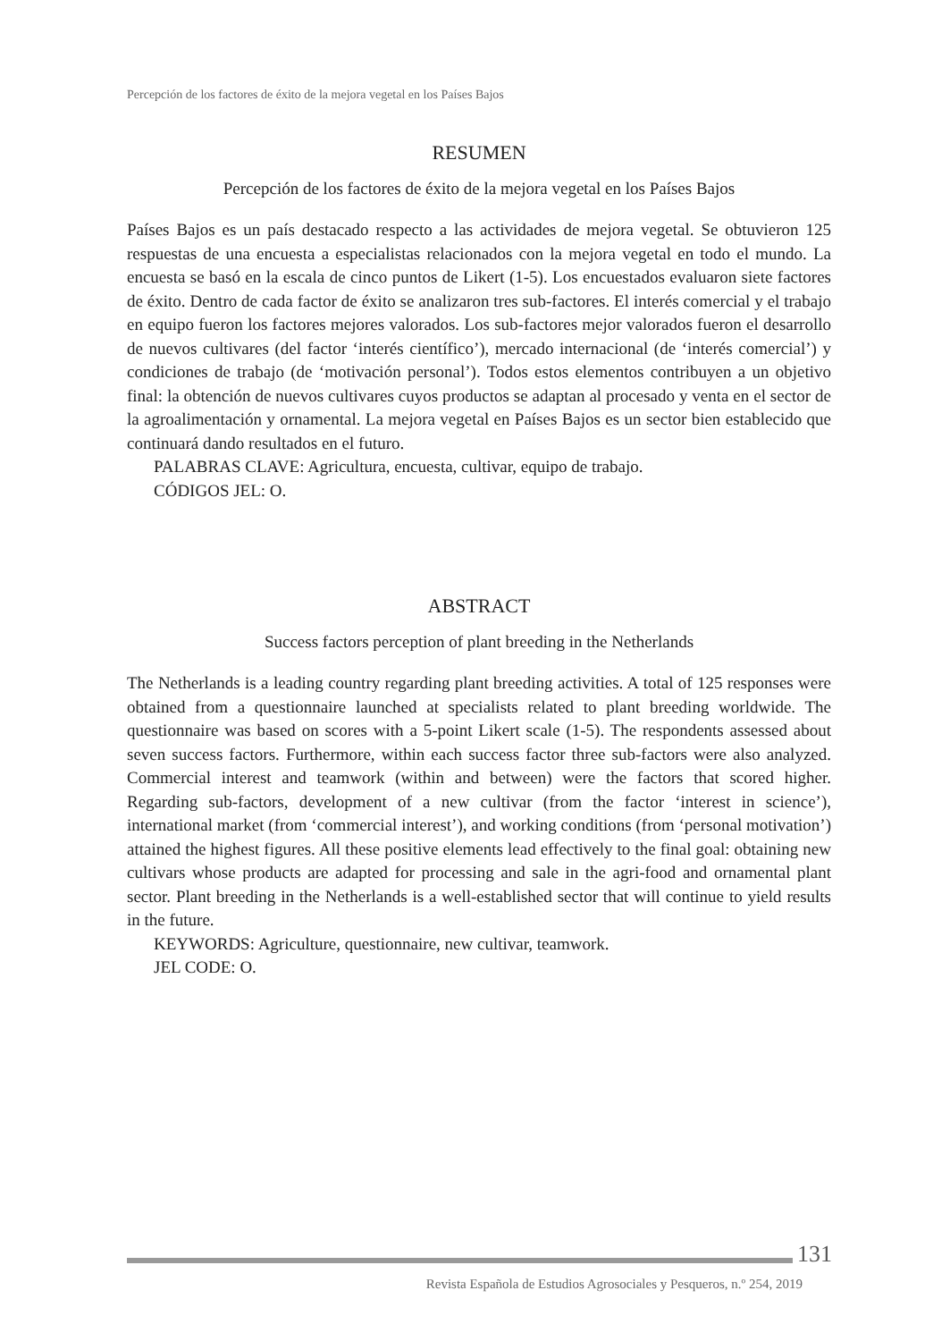Percepción de los factores de éxito de la mejora vegetal en los Países Bajos
RESUMEN
Percepción de los factores de éxito de la mejora vegetal en los Países Bajos
Países Bajos es un país destacado respecto a las actividades de mejora vegetal. Se obtuvieron 125 respuestas de una encuesta a especialistas relacionados con la mejora vegetal en todo el mundo. La encuesta se basó en la escala de cinco puntos de Likert (1-5). Los encuestados evaluaron siete factores de éxito. Dentro de cada factor de éxito se analizaron tres sub-factores. El interés comercial y el trabajo en equipo fueron los factores mejores valorados. Los sub-factores mejor valorados fueron el desarrollo de nuevos cultivares (del factor ‘interés científico’), mercado internacional (de ‘interés comercial’) y condiciones de trabajo (de ‘motivación personal’). Todos estos elementos contribuyen a un objetivo final: la obtención de nuevos cultivares cuyos productos se adaptan al procesado y venta en el sector de la agroalimentación y ornamental. La mejora vegetal en Países Bajos es un sector bien establecido que continuará dando resultados en el futuro.
PALABRAS CLAVE: Agricultura, encuesta, cultivar, equipo de trabajo.
CÓDIGOS JEL: O.
ABSTRACT
Success factors perception of plant breeding in the Netherlands
The Netherlands is a leading country regarding plant breeding activities. A total of 125 responses were obtained from a questionnaire launched at specialists related to plant breeding worldwide. The questionnaire was based on scores with a 5-point Likert scale (1-5). The respondents assessed about seven success factors. Furthermore, within each success factor three sub-factors were also analyzed. Commercial interest and teamwork (within and between) were the factors that scored higher. Regarding sub-factors, development of a new cultivar (from the factor ‘interest in science’), international market (from ‘commercial interest’), and working conditions (from ‘personal motivation’) attained the highest figures. All these positive elements lead effectively to the final goal: obtaining new cultivars whose products are adapted for processing and sale in the agri-food and ornamental plant sector. Plant breeding in the Netherlands is a well-established sector that will continue to yield results in the future.
KEYWORDS: Agriculture, questionnaire, new cultivar, teamwork.
JEL CODE: O.
131
Revista Española de Estudios Agrosociales y Pesqueros, n.º 254, 2019